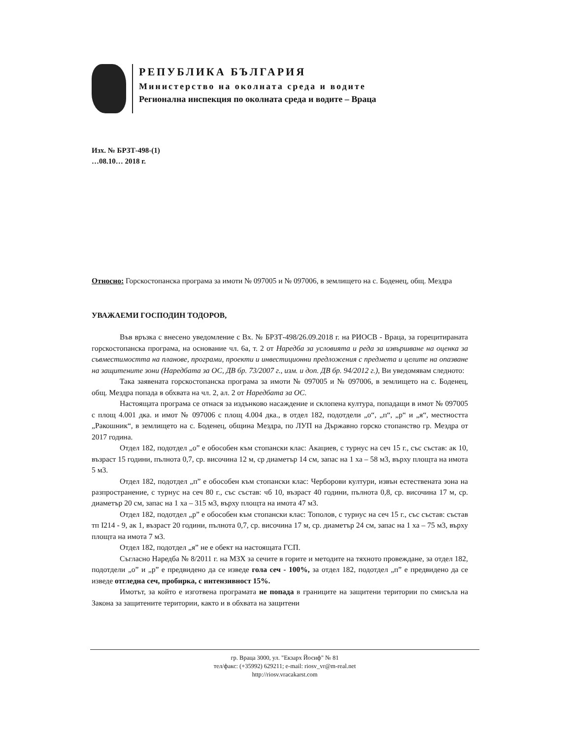РЕПУБЛИКА БЪЛГАРИЯ
Министерство на околната среда и водите
Регионална инспекция по околната среда и водите – Враца
Изх. № БРЗТ-498-(1)
…08.10… 2018 г.
Относно: Горскостопанска програма за имоти № 097005 и № 097006, в землището на с. Боденец, общ. Мездра
УВАЖАЕМИ ГОСПОДИН ТОДОРОВ,
Във връзка с внесено уведомление с Вх. № БРЗТ-498/26.09.2018 г. на РИОСВ - Враца, за горецитираната горскостопанска програма, на основание чл. 6а, т. 2 от Наредба за условията и реда за извършване на оценка за съвместимостта на планове, програми, проекти и инвестиционни предложения с предмета и целите на опазване на защитените зони (Наредбата за ОС, ДВ бр. 73/2007 г., изм. и доп. ДВ бр. 94/2012 г.), Ви уведомявам следното:
Така заявената горскостопанска програма за имоти № 097005 и № 097006, в землището на с. Боденец, общ. Мездра попада в обхвата на чл. 2, ал. 2 от Наредбата за ОС.
Настоящата програма се отнася за издънково насаждение и склопена култура, попадащи в имот № 097005 с площ 4.001 дка. и имот № 097006 с площ 4.004 дка., в отдел 182, подотдели „о“, „п“, „р“ и „я“, местността „Ракошник“, в землището на с. Боденец, община Мездра, по ЛУП на Държавно горско стопанство гр. Мездра от 2017 година.
Отдел 182, подотдел „о” е обособен към стопански клас: Акациев, с турнус на сеч 15 г., със състав: ак 10, възраст 15 години, пълнота 0,7, ср. височина 12 м, ср диаметър 14 см, запас на 1 ха – 58 м3, върху площта на имота 5 м3.
Отдел 182, подотдел „п” е обособен към стопански клас: Черборови култури, извън естествената зона на разпространение, с турнус на сеч 80 г., със състав: чб 10, възраст 40 години, пълнота 0,8, ср. височина 17 м, ср. диаметър 20 см, запас на 1 ха – 315 м3, върху площта на имота 47 м3.
Отдел 182, подотдел „р” е обособен към стопански клас: Тополов, с турнус на сеч 15 г., със състав: състав тп I214 - 9, ак 1, възраст 20 години, пълнота 0,7, ср. височина 17 м, ср. диаметър 24 см, запас на 1 ха – 75 м3, върху площта на имота 7 м3.
Отдел 182, подотдел „я” не е обект на настоящата ГСП.
Съгласно Наредба № 8/2011 г. на МЗХ за сечите в горите и методите на тяхното провеждане, за отдел 182, подотдели „о” и „р” е предвидено да се изведе гола сеч - 100%, за отдел 182, подотдел „п” е предвидено да се изведе отгледна сеч, пробирка, с интензивност 15%.
Имотът, за който е изготвена програмата не попада в границите на защитени територии по смисъла на Закона за защитените територии, както и в обхвата на защитени
гр. Враца 3000, ул. "Екзарх Йосиф" № 81
тел/факс: (+35992) 629211; e-mail: riosv_vr@m-real.net
http://riosv.vracakarst.com